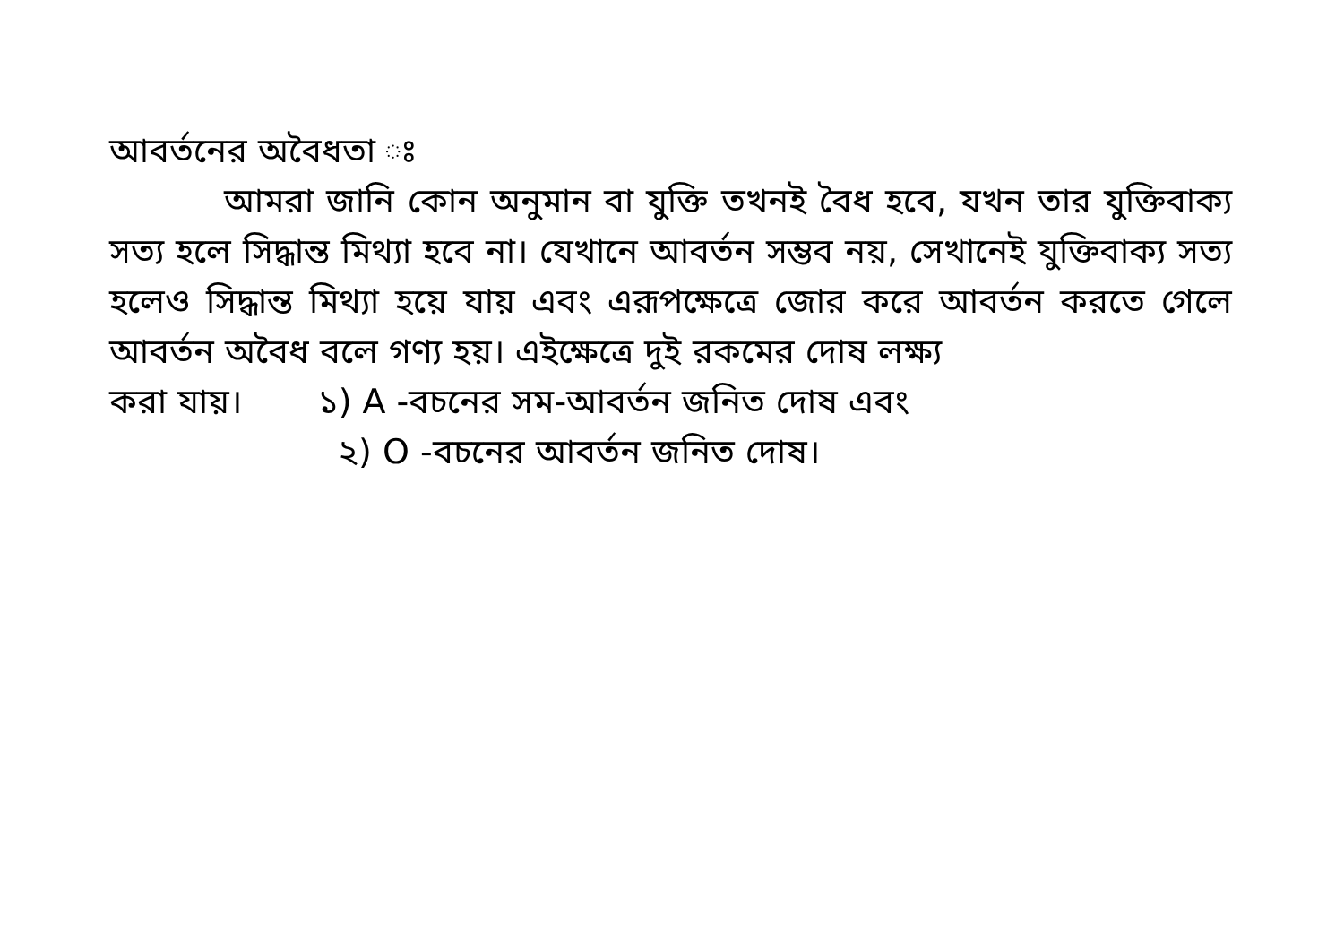আবর্তনের অবৈধতা ঃ
আমরা জানি কোন অনুমান বা যুক্তি তখনই বৈধ হবে, যখন তার যুক্তিবাক্য সত্য হলে সিদ্ধান্ত মিথ্যা হবে না। যেখানে আবর্তন সম্ভব নয়, সেখানেই যুক্তিবাক্য সত্য হলেও সিদ্ধান্ত মিথ্যা হয়ে যায় এবং এরূপক্ষেত্রে জোর করে আবর্তন করতে গেলে আবর্তন অবৈধ বলে গণ্য হয়। এইক্ষেত্রে দুই রকমের দোষ লক্ষ্য
করা যায়। ১) A -বচনের সম-আবর্তন জনিত দোষ এবং
২) O -বচনের আবর্তন জনিত দোষ।